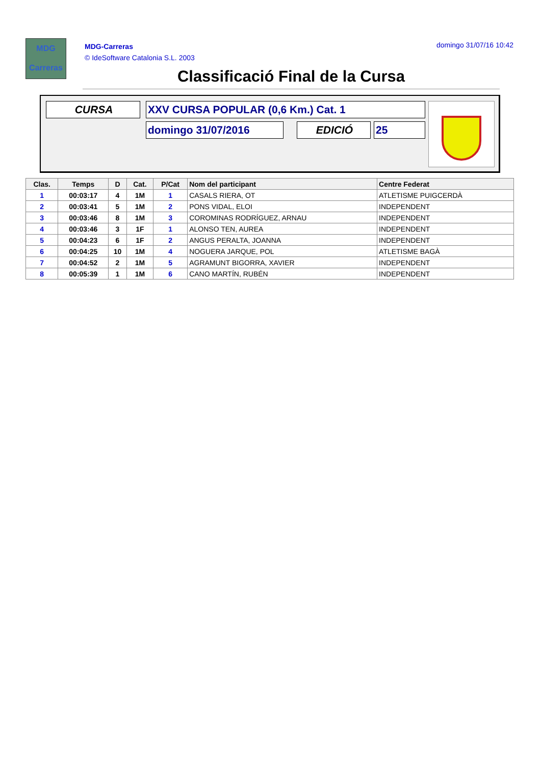MDG
Carreras
MDG-Carreras
© IdeSoftware Catalonia S.L. 2003
domingo 31/07/16 10:42
Classificació Final de la Cursa
CURSA XXV CURSA POPULAR (0,6 Km.) Cat. 1
domingo 31/07/2016 EDICIÓ 25
| Clas. | Temps | D | Cat. | P/Cat | Nom del participant | Centre Federat |
| --- | --- | --- | --- | --- | --- | --- |
| 1 | 00:03:17 | 4 | 1M | 1 | CASALS RIERA, OT | ATLETISME PUIGCERDÀ |
| 2 | 00:03:41 | 5 | 1M | 2 | PONS VIDAL, ELOI | INDEPENDENT |
| 3 | 00:03:46 | 8 | 1M | 3 | COROMINAS RODRÍGUEZ, ARNAU | INDEPENDENT |
| 4 | 00:03:46 | 3 | 1F | 1 | ALONSO TEN, AUREA | INDEPENDENT |
| 5 | 00:04:23 | 6 | 1F | 2 | ANGUS PERALTA, JOANNA | INDEPENDENT |
| 6 | 00:04:25 | 10 | 1M | 4 | NOGUERA JARQUE, POL | ATLETISME BAGÀ |
| 7 | 00:04:52 | 2 | 1M | 5 | AGRAMUNT BIGORRA, XAVIER | INDEPENDENT |
| 8 | 00:05:39 | 1 | 1M | 6 | CANO MARTÍN, RUBÉN | INDEPENDENT |